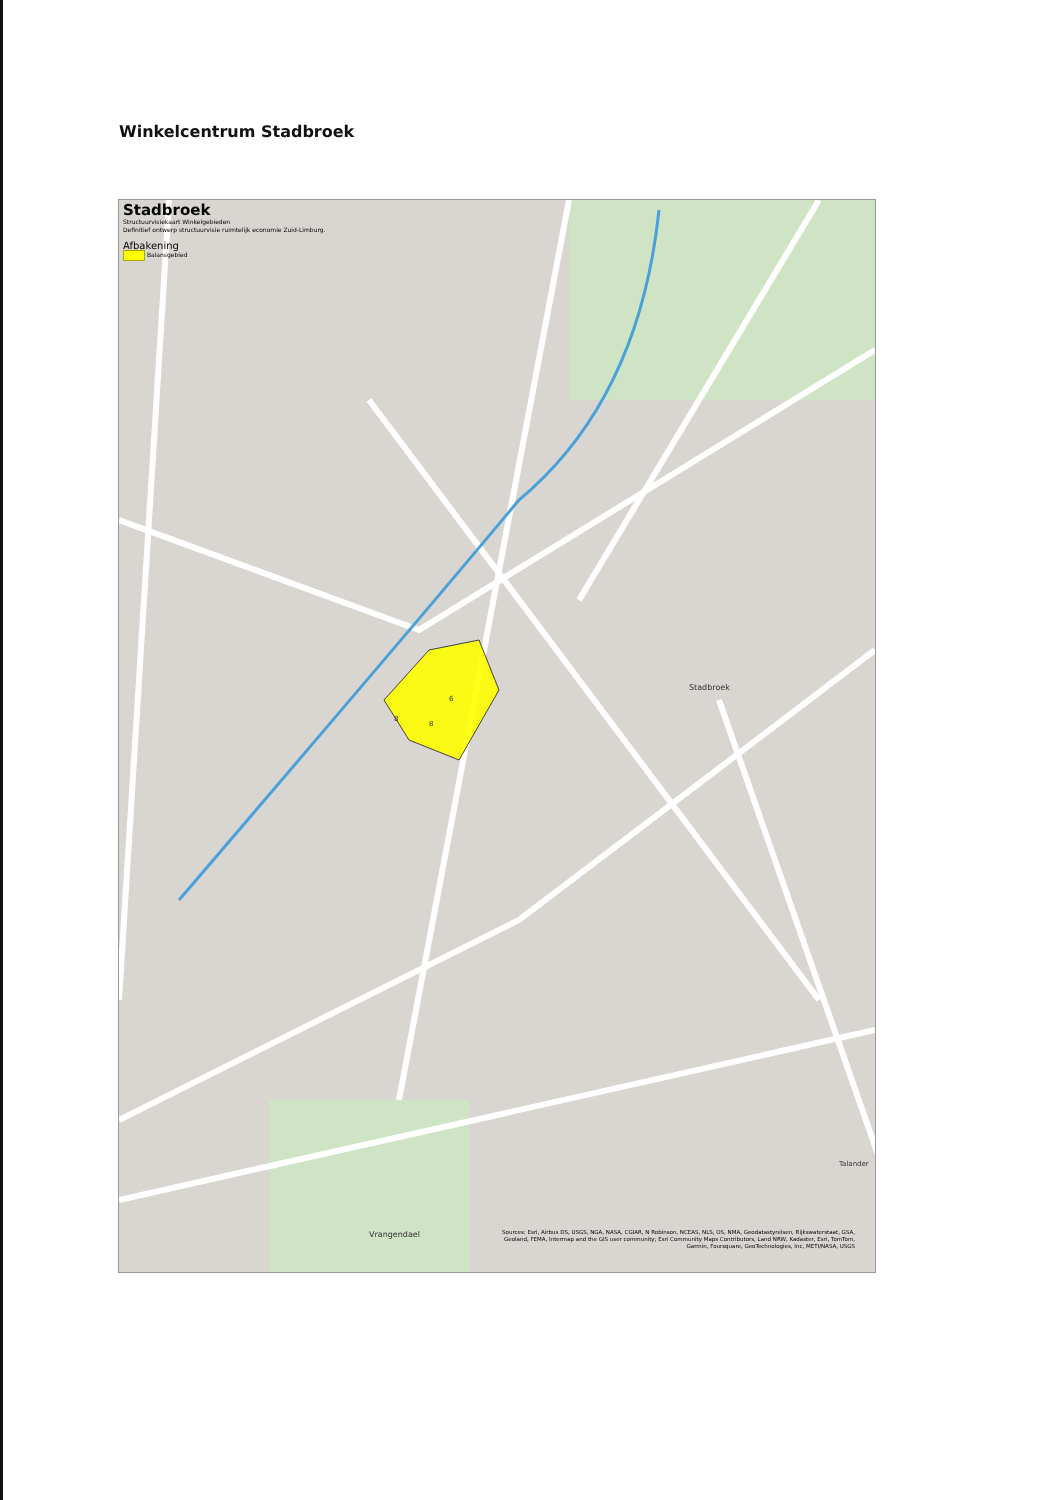Winkelcentrum Stadbroek
Stadbroek
Structuurvisiekaart Winkelgebieden
Definitief ontwerp structuurvisie ruimtelijk economie Zuid-Limburg.
Afbakening
Balansgebied
Stadbroek
6
8
8
Vrangendael
Talander
Sources: Esri, Airbus DS, USGS, NGA, NASA, CGIAR, N Robinson, NCEAS, NLS, OS, NMA, Geodatastyrelsen, Rijkswaterstaat, GSA, Geoland, FEMA, Intermap and the GIS user community; Esri Community Maps Contributors, Land NRW, Kadaster, Esri, TomTom, Garmin, Foursquare, GeoTechnologies, Inc, METI/NASA, USGS